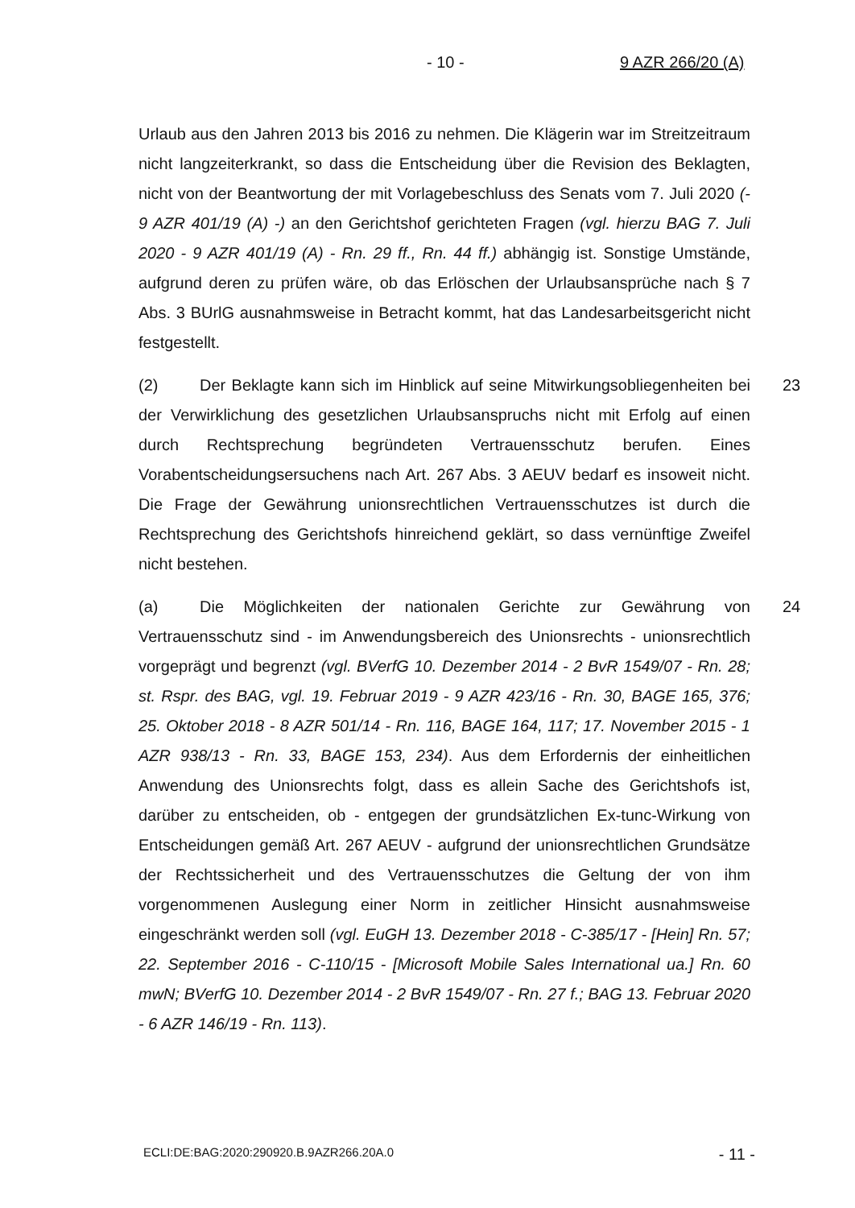- 10 - 9 AZR 266/20 (A)
Urlaub aus den Jahren 2013 bis 2016 zu nehmen. Die Klägerin war im Streitzeitraum nicht langzeiterkrankt, so dass die Entscheidung über die Revision des Beklagten, nicht von der Beantwortung der mit Vorlagebeschluss des Senats vom 7. Juli 2020 (- 9 AZR 401/19 (A) -) an den Gerichtshof gerichteten Fragen (vgl. hierzu BAG 7. Juli 2020 - 9 AZR 401/19 (A) - Rn. 29 ff., Rn. 44 ff.) abhängig ist. Sonstige Umstände, aufgrund deren zu prüfen wäre, ob das Erlöschen der Urlaubsansprüche nach § 7 Abs. 3 BUrlG ausnahmsweise in Betracht kommt, hat das Landesarbeitsgericht nicht festgestellt.
(2) Der Beklagte kann sich im Hinblick auf seine Mitwirkungsobliegenheiten bei der Verwirklichung des gesetzlichen Urlaubsanspruchs nicht mit Erfolg auf einen durch Rechtsprechung begründeten Vertrauensschutz berufen. Eines Vorabentscheidungsersuchens nach Art. 267 Abs. 3 AEUV bedarf es insoweit nicht. Die Frage der Gewährung unionsrechtlichen Vertrauensschutzes ist durch die Rechtsprechung des Gerichtshofs hinreichend geklärt, so dass vernünftige Zweifel nicht bestehen. 23
(a) Die Möglichkeiten der nationalen Gerichte zur Gewährung von Vertrauensschutz sind - im Anwendungsbereich des Unionsrechts - unionsrechtlich vorgeprägt und begrenzt (vgl. BVerfG 10. Dezember 2014 - 2 BvR 1549/07 - Rn. 28; st. Rspr. des BAG, vgl. 19. Februar 2019 - 9 AZR 423/16 - Rn. 30, BAGE 165, 376; 25. Oktober 2018 - 8 AZR 501/14 - Rn. 116, BAGE 164, 117; 17. November 2015 - 1 AZR 938/13 - Rn. 33, BAGE 153, 234). Aus dem Erfordernis der einheitlichen Anwendung des Unionsrechts folgt, dass es allein Sache des Gerichtshofs ist, darüber zu entscheiden, ob - entgegen der grundsätzlichen Ex-tunc-Wirkung von Entscheidungen gemäß Art. 267 AEUV - aufgrund der unionsrechtlichen Grundsätze der Rechtssicherheit und des Vertrauensschutzes die Geltung der von ihm vorgenommenen Auslegung einer Norm in zeitlicher Hinsicht ausnahmsweise eingeschränkt werden soll (vgl. EuGH 13. Dezember 2018 - C-385/17 - [Hein] Rn. 57; 22. September 2016 - C-110/15 - [Microsoft Mobile Sales International ua.] Rn. 60 mwN; BVerfG 10. Dezember 2014 - 2 BvR 1549/07 - Rn. 27 f.; BAG 13. Februar 2020 - 6 AZR 146/19 - Rn. 113). 24
ECLI:DE:BAG:2020:290920.B.9AZR266.20A.0 - 11 -